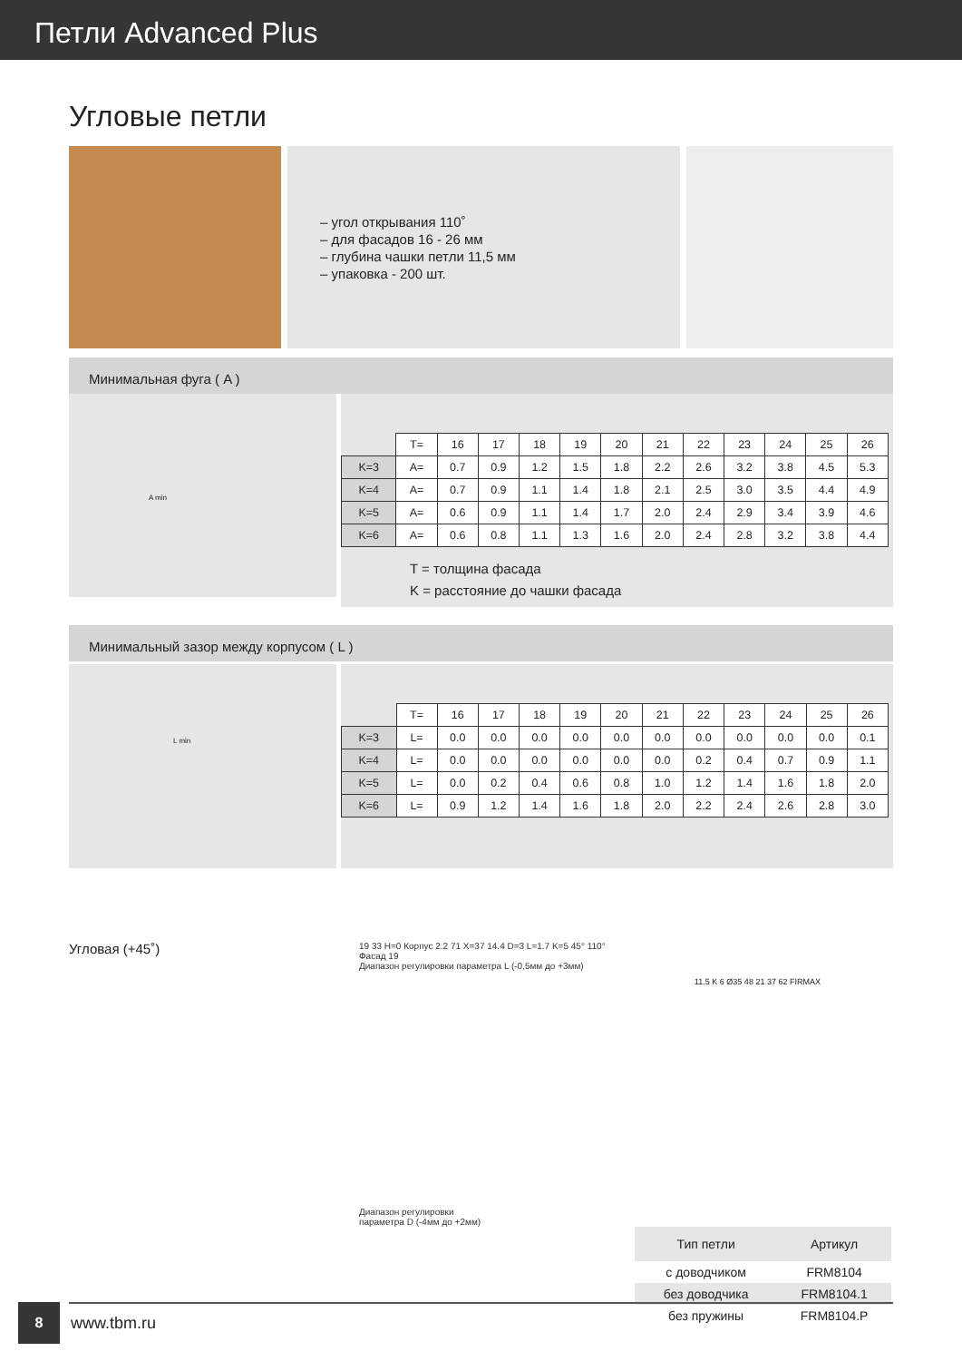Петли Advanced Plus
Угловые петли
– угол открывания 110˚
– для фасадов 16 - 26 мм
– глубина чашки петли 11,5 мм
– упаковка - 200 шт.
Минимальная фуга ( A )
A min
| | T= | 16 | 17 | 18 | 19 | 20 | 21 | 22 | 23 | 24 | 25 | 26 |
| --- | --- | --- | --- | --- | --- | --- | --- | --- | --- | --- | --- | --- |
| K=3 | A= | 0.7 | 0.9 | 1.2 | 1.5 | 1.8 | 2.2 | 2.6 | 3.2 | 3.8 | 4.5 | 5.3 |
| K=4 | A= | 0.7 | 0.9 | 1.1 | 1.4 | 1.8 | 2.1 | 2.5 | 3.0 | 3.5 | 4.4 | 4.9 |
| K=5 | A= | 0.6 | 0.9 | 1.1 | 1.4 | 1.7 | 2.0 | 2.4 | 2.9 | 3.4 | 3.9 | 4.6 |
| K=6 | A= | 0.6 | 0.8 | 1.1 | 1.3 | 1.6 | 2.0 | 2.4 | 2.8 | 3.2 | 3.8 | 4.4 |
T = толщина фасада
K = расстояние до чашки фасада
Минимальный зазор между корпусом ( L )
L min
| | T= | 16 | 17 | 18 | 19 | 20 | 21 | 22 | 23 | 24 | 25 | 26 |
| --- | --- | --- | --- | --- | --- | --- | --- | --- | --- | --- | --- | --- |
| K=3 | L= | 0.0 | 0.0 | 0.0 | 0.0 | 0.0 | 0.0 | 0.0 | 0.0 | 0.0 | 0.0 | 0.1 |
| K=4 | L= | 0.0 | 0.0 | 0.0 | 0.0 | 0.0 | 0.0 | 0.2 | 0.4 | 0.7 | 0.9 | 1.1 |
| K=5 | L= | 0.0 | 0.2 | 0.4 | 0.6 | 0.8 | 1.0 | 1.2 | 1.4 | 1.6 | 1.8 | 2.0 |
| K=6 | L= | 0.9 | 1.2 | 1.4 | 1.6 | 1.8 | 2.0 | 2.2 | 2.4 | 2.6 | 2.8 | 3.0 |
Угловая (+45˚)
19 33 H=0 Корпус 2.2 71 X=37 14.4 D=3 L=1.7 K=5 45° 110° Фасад 19
Диапазон регулировки параметра L (-0,5мм до +3мм)
Диапазон регулировки
параметра D (-4мм до +2мм)
11.5 K 6 Ø35 48 21 37 62 FIRMAX
| Тип петли | Артикул |
| --- | --- |
| с доводчиком | FRM8104 |
| без доводчика | FRM8104.1 |
| без пружины | FRM8104.P |
8
www.tbm.ru